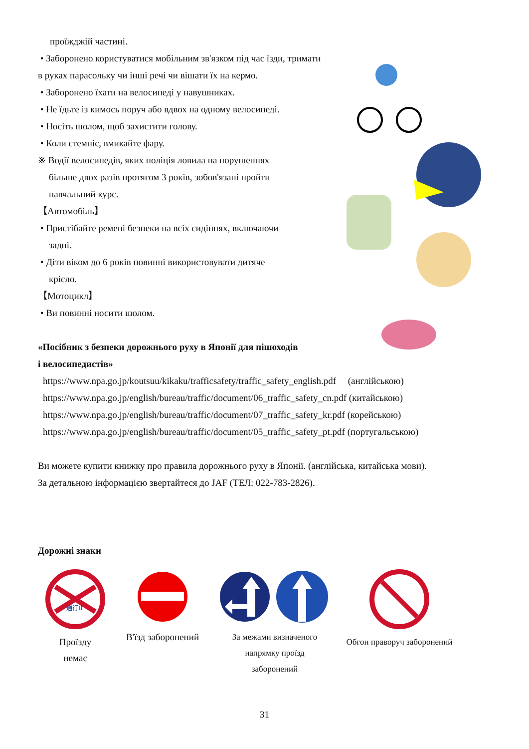проїжджій частині.
• Заборонено користуватися мобільним зв'язком під час їзди, тримати в руках парасольку чи інші речі чи вішати їх на кермо.
• Заборонено їхати на велосипеді у навушниках.
• Не їдьте із кимось поруч або вдвох на одному велосипеді.
• Носіть шолом, щоб захистити голову.
• Коли стемніє, вмикайте фару.
※ Водії велосипедів, яких поліція ловила на порушеннях
більше двох разів протягом 3 років, зобов'язані пройти
навчальний курс.
【Автомобіль】
• Пристібайте ремені безпеки на всіх сидіннях, включаючи
задні.
• Діти віком до 6 років повинні використовувати дитяче
крісло.
【Мотоцикл】
• Ви повинні носити шолом.
«Посібник з безпеки дорожнього руху в Японії для пішоходів
і велосипедистів»
https://www.npa.go.jp/koutsuu/kikaku/trafficsafety/traffic_safety_english.pdf (англійською)
https://www.npa.go.jp/english/bureau/traffic/document/06_traffic_safety_cn.pdf (китайською)
https://www.npa.go.jp/english/bureau/traffic/document/07_traffic_safety_kr.pdf (корейською)
https://www.npa.go.jp/english/bureau/traffic/document/05_traffic_safety_pt.pdf (португальською)
Ви можете купити книжку про правила дорожнього руху в Японії. (англійська, китайська мови).
За детальною інформацією звертайтеся до JAF (ТЕЛ: 022-783-2826).
Дорожні знаки
通行止
Проїзду
немає
В'їзд заборонений За межами визначеного
напрямку проїзд
заборонений
Обгон праворуч заборонений
31